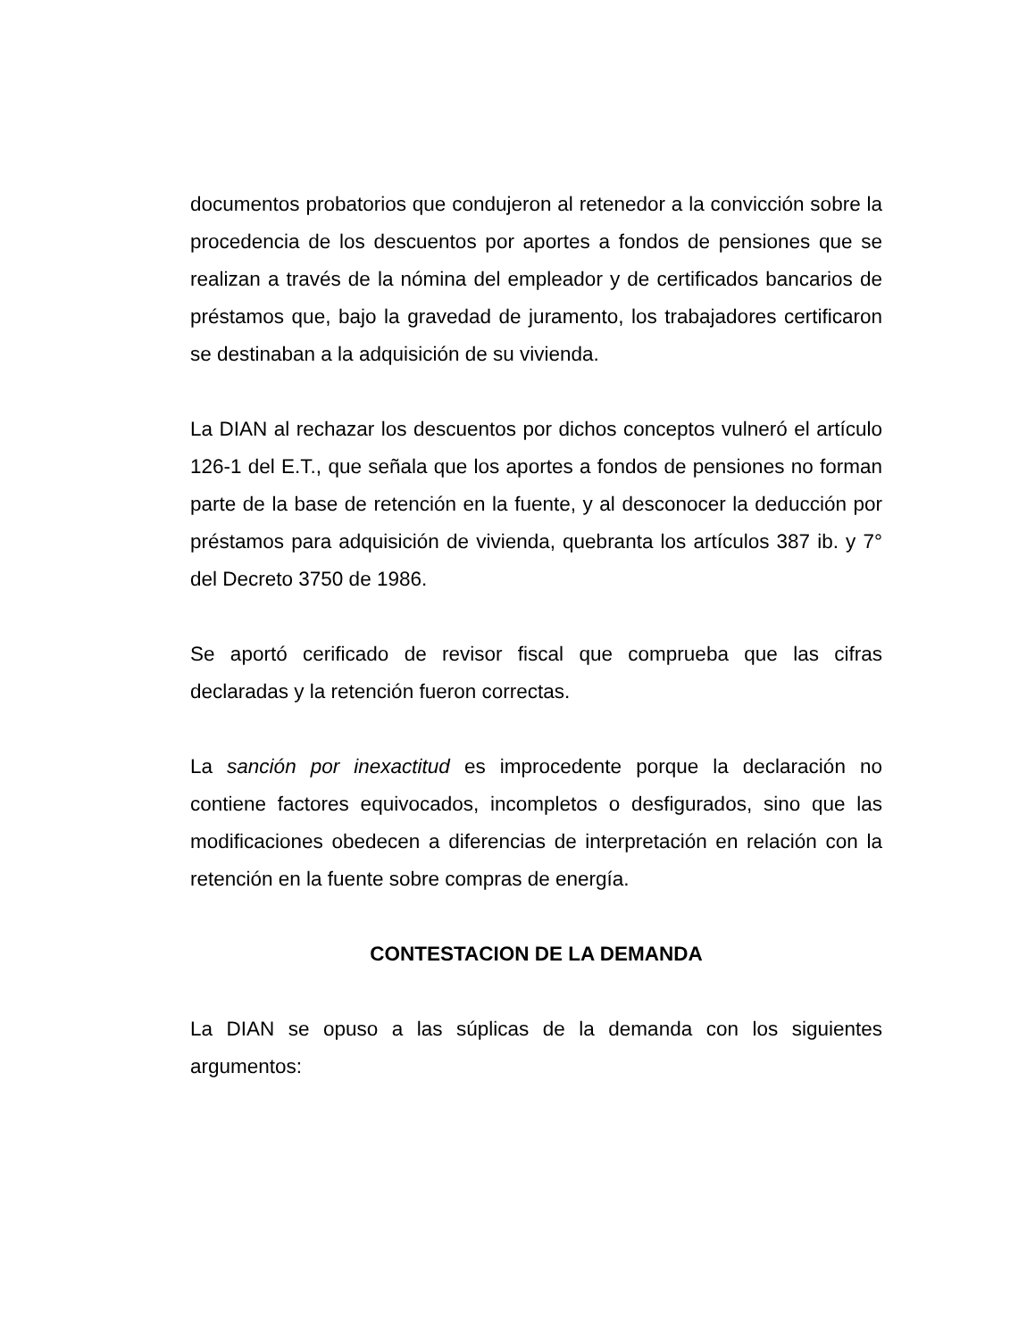documentos probatorios que condujeron al retenedor a la convicción sobre la procedencia de los descuentos por aportes a fondos de pensiones que se realizan a través de la nómina del empleador y de certificados bancarios de préstamos que, bajo la gravedad de juramento, los trabajadores certificaron se destinaban a la adquisición de su vivienda.
La DIAN al rechazar los descuentos por dichos conceptos vulneró el artículo 126-1 del E.T., que señala que los aportes a fondos de pensiones no forman parte de la base de retención en la fuente, y al desconocer la deducción por préstamos para adquisición de vivienda, quebranta los artículos 387 ib. y 7° del Decreto 3750 de 1986.
Se aportó cerificado de revisor fiscal que comprueba que las cifras declaradas y la retención fueron correctas.
La sanción por inexactitud es improcedente porque la declaración no contiene factores equivocados, incompletos o desfigurados, sino que las modificaciones obedecen a diferencias de interpretación en relación con la retención en la fuente sobre compras de energía.
CONTESTACION DE LA DEMANDA
La DIAN se opuso a las súplicas de la demanda con los siguientes argumentos: